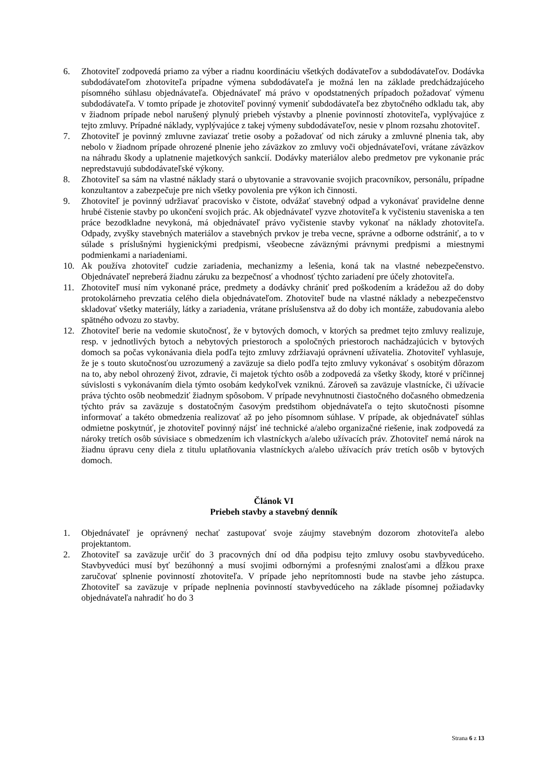6. Zhotoviteľ zodpovedá priamo za výber a riadnu koordináciu všetkých dodávateľov a subdodávateľov. Dodávka subdodávateľom zhotoviteľa prípadne výmena subdodávateľa je možná len na základe predchádzajúceho písomného súhlasu objednávateľa. Objednávateľ má právo v opodstatnených prípadoch požadovať výmenu subdodávateľa. V tomto prípade je zhotoviteľ povinný vymeniť subdodávateľa bez zbytočného odkladu tak, aby v žiadnom prípade nebol narušený plynulý priebeh výstavby a plnenie povinností zhotoviteľa, vyplývajúce z tejto zmluvy. Prípadné náklady, vyplývajúce z takej výmeny subdodávateľov, nesie v plnom rozsahu zhotoviteľ.
7. Zhotoviteľ je povinný zmluvne zaviazať tretie osoby a požadovať od nich záruky a zmluvné plnenia tak, aby nebolo v žiadnom prípade ohrozené plnenie jeho záväzkov zo zmluvy voči objednávateľovi, vrátane záväzkov na náhradu škody a uplatnenie majetkových sankcií. Dodávky materiálov alebo predmetov pre vykonanie prác nepredstavujú subdodávateľské výkony.
8. Zhotoviteľ sa sám na vlastné náklady stará o ubytovanie a stravovanie svojich pracovníkov, personálu, prípadne konzultantov a zabezpečuje pre nich všetky povolenia pre výkon ich činnosti.
9. Zhotoviteľ je povinný udržiavať pracovisko v čistote, odvážať stavebný odpad a vykonávať pravidelne denne hrubé čistenie stavby po ukončení svojich prác. Ak objednávateľ vyzve zhotoviteľa k vyčisteniu staveniska a ten práce bezodkladne nevykoná, má objednávateľ právo vyčistenie stavby vykonať na náklady zhotoviteľa. Odpady, zvyšky stavebných materiálov a stavebných prvkov je treba vecne, správne a odborne odstrániť, a to v súlade s príslušnými hygienickými predpismi, všeobecne záväznými právnymi predpismi a miestnymi podmienkami a nariadeniami.
10. Ak používa zhotoviteľ cudzie zariadenia, mechanizmy a lešenia, koná tak na vlastné nebezpečenstvo. Objednávateľ nepreberá žiadnu záruku za bezpečnosť a vhodnosť týchto zariadení pre účely zhotoviteľa.
11. Zhotoviteľ musí ním vykonané práce, predmety a dodávky chrániť pred poškodením a krádežou až do doby protokolárneho prevzatia celého diela objednávateľom. Zhotoviteľ bude na vlastné náklady a nebezpečenstvo skladovať všetky materiály, látky a zariadenia, vrátane príslušenstva až do doby ich montáže, zabudovania alebo spätného odvozu zo stavby.
12. Zhotoviteľ berie na vedomie skutočnosť, že v bytových domoch, v ktorých sa predmet tejto zmluvy realizuje, resp. v jednotlivých bytoch a nebytových priestoroch a spoločných priestoroch nachádzajúcich v bytových domoch sa počas vykonávania diela podľa tejto zmluvy zdržiavajú oprávnení užívatelia. Zhotoviteľ vyhlasuje, že je s touto skutočnosťou uzrozumený a zaväzuje sa dielo podľa tejto zmluvy vykonávať s osobitým dôrazom na to, aby nebol ohrozený život, zdravie, či majetok týchto osôb a zodpovedá za všetky škody, ktoré v príčinnej súvislosti s vykonávaním diela týmto osobám kedykoľvek vzniknú. Zároveň sa zaväzuje vlastnícke, či užívacie práva týchto osôb neobmedziť žiadnym spôsobom. V prípade nevyhnutnosti čiastočného dočasného obmedzenia týchto práv sa zaväzuje s dostatočným časovým predstihom objednávateľa o tejto skutočnosti písomne informovať a takéto obmedzenia realizovať až po jeho písomnom súhlase. V prípade, ak objednávateľ súhlas odmietne poskytnúť, je zhotoviteľ povinný nájsť iné technické a/alebo organizačné riešenie, inak zodpovedá za nároky tretích osôb súvisiace s obmedzením ich vlastníckych a/alebo užívacích práv. Zhotoviteľ nemá nárok na žiadnu úpravu ceny diela z titulu uplatňovania vlastníckych a/alebo užívacích práv tretích osôb v bytových domoch.
Článok VI
Priebeh stavby a stavebný denník
1. Objednávateľ je oprávnený nechať zastupovať svoje záujmy stavebným dozorom zhotoviteľa alebo projektantom.
2. Zhotoviteľ sa zaväzuje určiť do 3 pracovných dní od dňa podpisu tejto zmluvy osobu stavbyvedúceho. Stavbyvedúci musí byť bezúhonný a musí svojimi odbornými a profesnými znalosťami a dĺžkou praxe zaručovať splnenie povinností zhotoviteľa. V prípade jeho neprítomnosti bude na stavbe jeho zástupca. Zhotoviteľ sa zaväzuje v prípade neplnenia povinností stavbyvedúceho na základe písomnej požiadavky objednávateľa nahradiť ho do 3
Strana 6 z 13